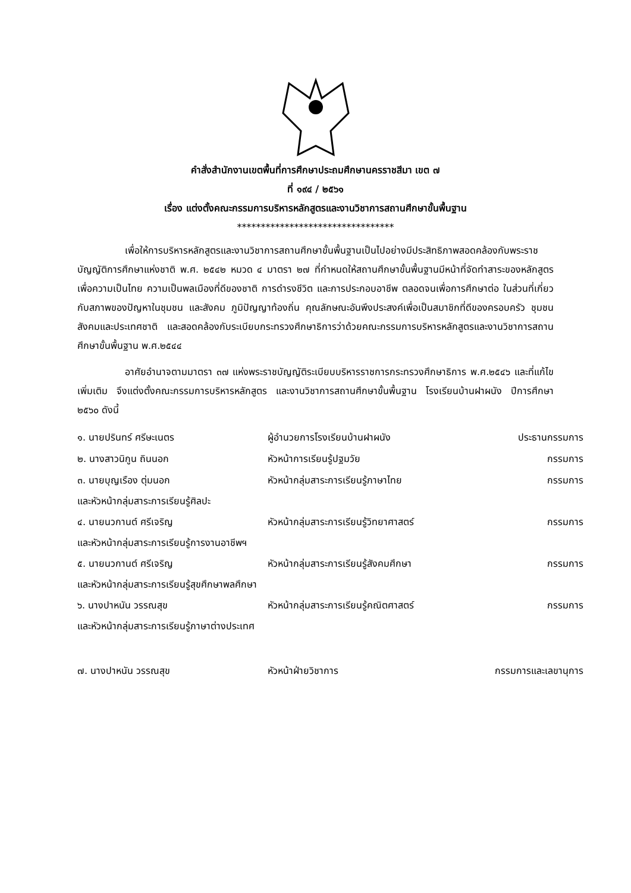คำสั่งสำนักงานเขตพื้นที่การศึกษาประถมศึกษานครราชสีมา เขต ๗
ที่ ๑๙๔ / ๒๕๖๑
เรื่อง แต่งตั้งคณะกรรมการบริหารหลักสูตรและงานวิชาการสถานศึกษาขั้นพื้นฐาน
*********************************
เพื่อให้การบริหารหลักสูตรและงานวิชาการสถานศึกษาขั้นพื้นฐานเป็นไปอย่างมีประสิทธิภาพสอดคล้องกับพระราชบัญญัติการศึกษาแห่งชาติ พ.ศ. ๒๕๔๒ หมวด ๔ มาตรา ๒๗ ที่กำหนดให้สถานศึกษาขั้นพื้นฐานมีหน้าที่จัดทำสาระของหลักสูตรเพื่อความเป็นไทย ความเป็นพลเมืองที่ดีของชาติ การดำรงชีวิต และการประกอบอาชีพ ตลอดจนเพื่อการศึกษาต่อ ในส่วนที่เกี่ยวกับสภาพของปัญหาในชุมชน และสังคม ภูมิปัญญาท้องถิ่น คุณลักษณะอันพึงประสงค์เพื่อเป็นสมาชิกที่ดีของครอบครัว ชุมชน สังคมและประเทศชาติ และสอดคล้องกับระเบียบกระทรวงศึกษาธิการว่าด้วยคณะกรรมการบริหารหลักสูตรและงานวิชาการสถานศึกษาขั้นพื้นฐาน พ.ศ.๒๕๔๔
อาศัยอำนาจตามมาตรา ๓๗ แห่งพระราชบัญญัติระเบียบบริหารราชการกระทรวงศึกษาธิการ พ.ศ.๒๕๔๖ และที่แก้ไขเพิ่มเติม จึงแต่งตั้งคณะกรรมการบริหารหลักสูตร และงานวิชาการสถานศึกษาขั้นพื้นฐาน โรงเรียนบ้านฝาผนัง ปีการศึกษา ๒๕๖๐ ดังนี้
๑. นายปรินทร์ ศรีษะเนตร ผู้อำนวยการโรงเรียนบ้านฝาผนัง ประธานกรรมการ
๒. นางสาวนิกูน ถินนอก หัวหน้าการเรียนรู้ปฐมวัย กรรมการ
๓. นายบุญเรือง ตุ่มนอก หัวหน้ากลุ่มสาระการเรียนรู้ภาษาไทย กรรมการ
และหัวหน้ากลุ่มสาระการเรียนรู้ศิลปะ
๔. นายนวกานต์ ศรีเจริญ หัวหน้ากลุ่มสาระการเรียนรู้วิทยาศาสตร์ กรรมการ
และหัวหน้ากลุ่มสาระการเรียนรู้การงานอาชีพฯ
๕. นายนวกานต์ ศรีเจริญ หัวหน้ากลุ่มสาระการเรียนรู้สังคมศึกษา กรรมการ
และหัวหน้ากลุ่มสาระการเรียนรู้สุขศึกษาพลศึกษา
๖. นางปาหนัน วรรณสุข หัวหน้ากลุ่มสาระการเรียนรู้คณิตศาสตร์ กรรมการ
และหัวหน้ากลุ่มสาระการเรียนรู้ภาษาต่างประเทศ
๗. นางปาหนัน วรรณสุข หัวหน้าฝ่ายวิชาการ กรรมการและเลขานุการ